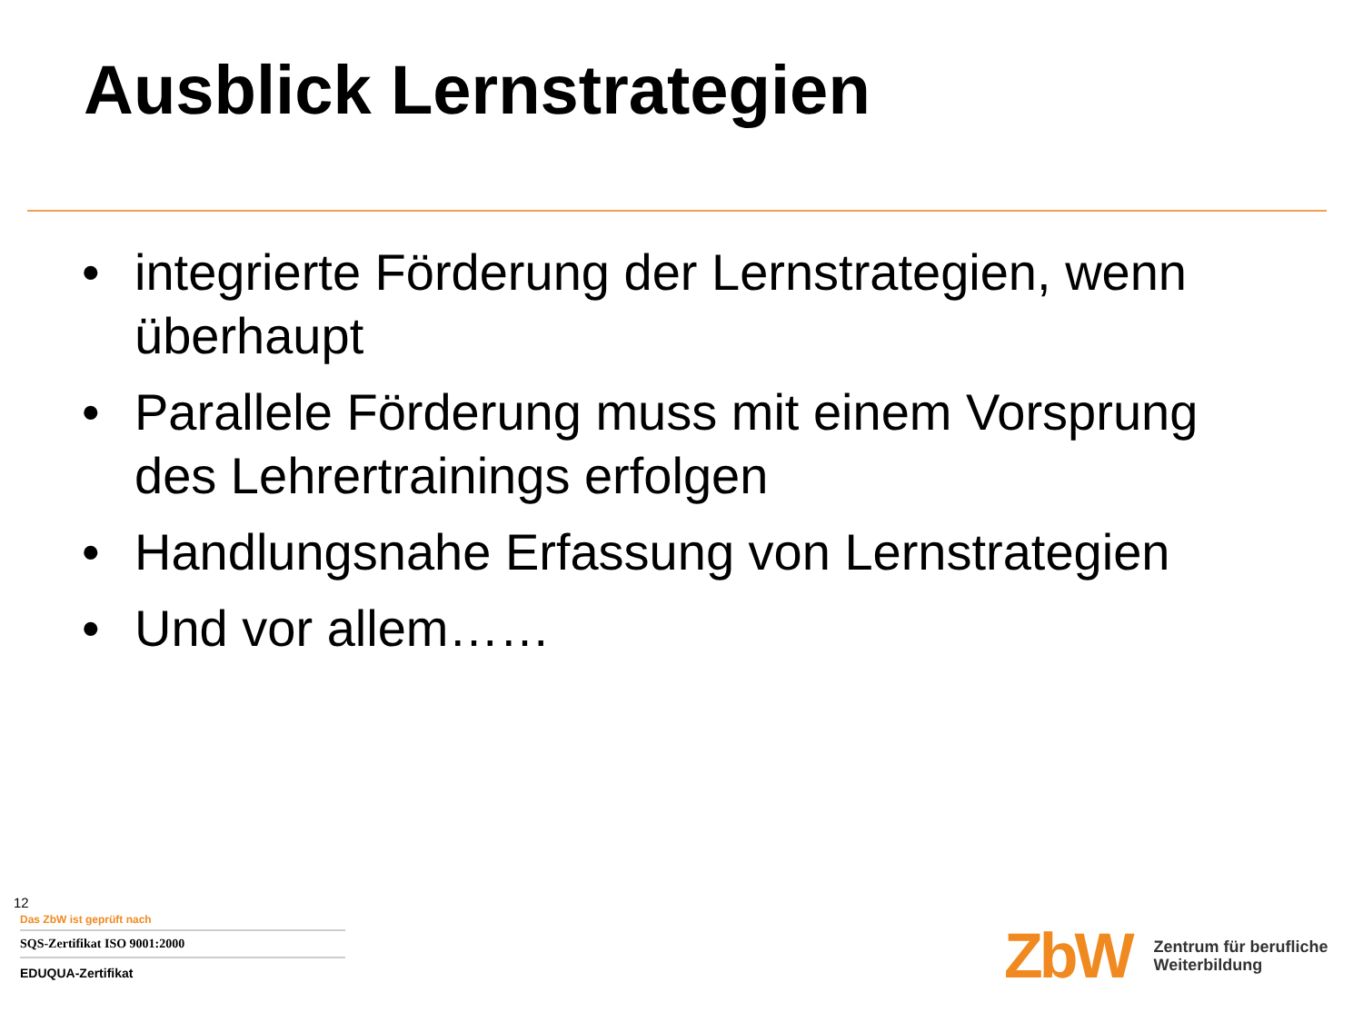Ausblick Lernstrategien
• integrierte Förderung der Lernstrategien, wenn überhaupt
• Parallele Förderung muss mit einem Vorsprung des Lehrertrainings erfolgen
• Handlungsnahe Erfassung von Lernstrategien
• Und vor allem……
12
Das ZbW ist geprüft nach
SQS-Zertifikat ISO 9001:2000
EDUQUA-Zertifikat
ZbW
Zentrum für berufliche
Weiterbildung